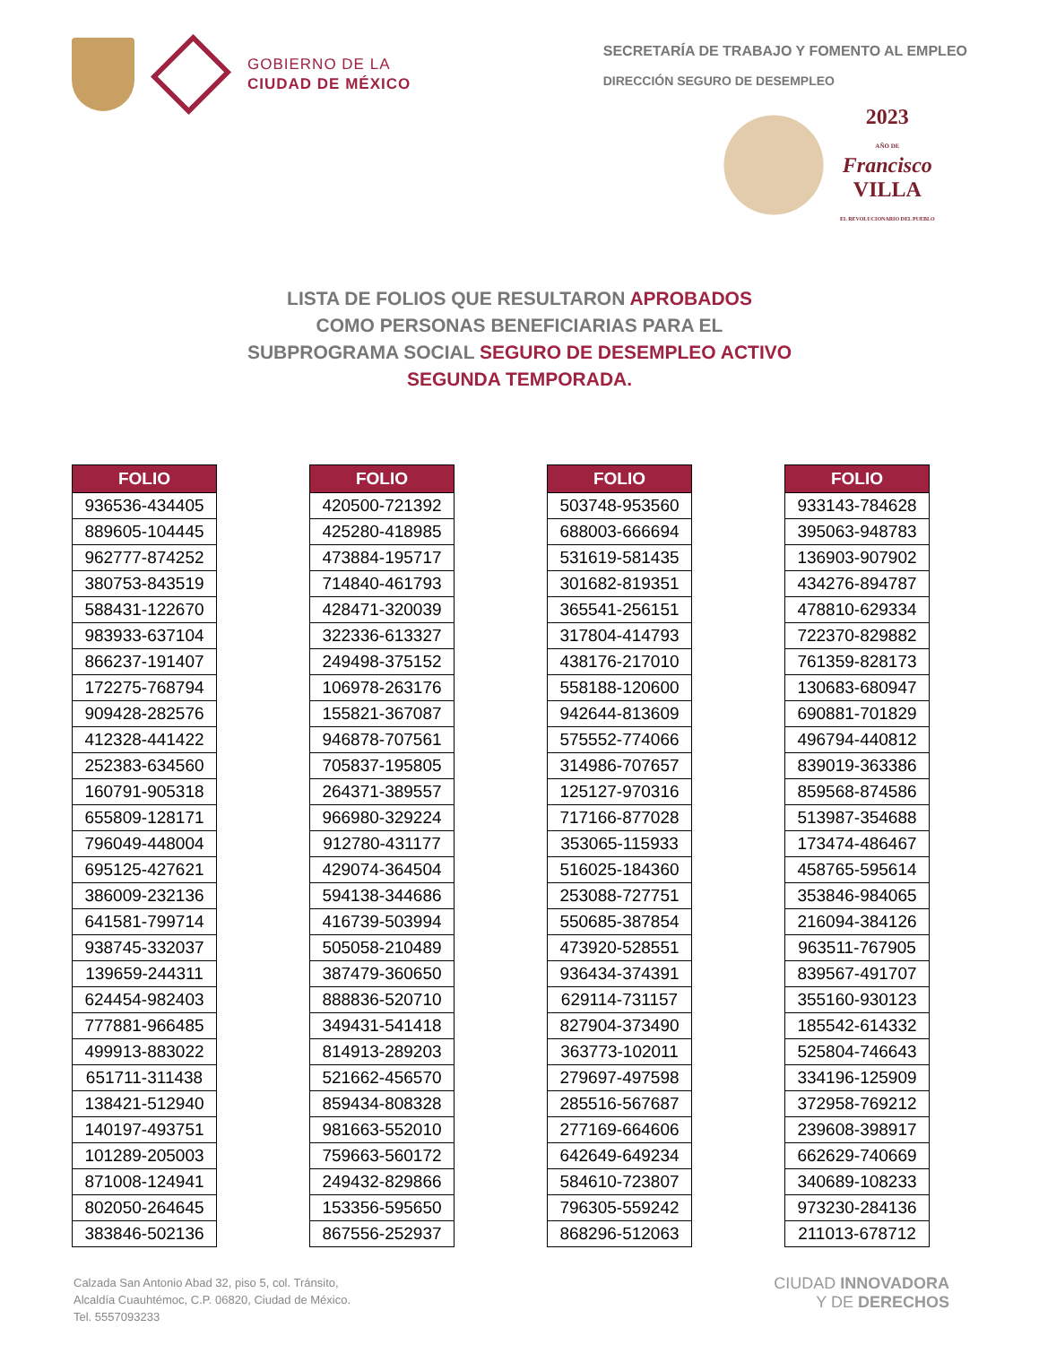GOBIERNO DE LA
CIUDAD DE MÉXICO
SECRETARÍA DE TRABAJO Y FOMENTO AL EMPLEO
DIRECCIÓN SEGURO DE DESEMPLEO
2023
AÑO DE
Francisco
VILLA
EL REVOLUCIONARIO DEL PUEBLO
LISTA DE FOLIOS QUE RESULTARON APROBADOS
COMO PERSONAS BENEFICIARIAS PARA EL
SUBPROGRAMA SOCIAL SEGURO DE DESEMPLEO ACTIVO
SEGUNDA TEMPORADA.
| FOLIO |
| --- |
| 936536-434405 |
| 889605-104445 |
| 962777-874252 |
| 380753-843519 |
| 588431-122670 |
| 983933-637104 |
| 866237-191407 |
| 172275-768794 |
| 909428-282576 |
| 412328-441422 |
| 252383-634560 |
| 160791-905318 |
| 655809-128171 |
| 796049-448004 |
| 695125-427621 |
| 386009-232136 |
| 641581-799714 |
| 938745-332037 |
| 139659-244311 |
| 624454-982403 |
| 777881-966485 |
| 499913-883022 |
| 651711-311438 |
| 138421-512940 |
| 140197-493751 |
| 101289-205003 |
| 871008-124941 |
| 802050-264645 |
| 383846-502136 |
| FOLIO |
| --- |
| 420500-721392 |
| 425280-418985 |
| 473884-195717 |
| 714840-461793 |
| 428471-320039 |
| 322336-613327 |
| 249498-375152 |
| 106978-263176 |
| 155821-367087 |
| 946878-707561 |
| 705837-195805 |
| 264371-389557 |
| 966980-329224 |
| 912780-431177 |
| 429074-364504 |
| 594138-344686 |
| 416739-503994 |
| 505058-210489 |
| 387479-360650 |
| 888836-520710 |
| 349431-541418 |
| 814913-289203 |
| 521662-456570 |
| 859434-808328 |
| 981663-552010 |
| 759663-560172 |
| 249432-829866 |
| 153356-595650 |
| 867556-252937 |
| FOLIO |
| --- |
| 503748-953560 |
| 688003-666694 |
| 531619-581435 |
| 301682-819351 |
| 365541-256151 |
| 317804-414793 |
| 438176-217010 |
| 558188-120600 |
| 942644-813609 |
| 575552-774066 |
| 314986-707657 |
| 125127-970316 |
| 717166-877028 |
| 353065-115933 |
| 516025-184360 |
| 253088-727751 |
| 550685-387854 |
| 473920-528551 |
| 936434-374391 |
| 629114-731157 |
| 827904-373490 |
| 363773-102011 |
| 279697-497598 |
| 285516-567687 |
| 277169-664606 |
| 642649-649234 |
| 584610-723807 |
| 796305-559242 |
| 868296-512063 |
| FOLIO |
| --- |
| 933143-784628 |
| 395063-948783 |
| 136903-907902 |
| 434276-894787 |
| 478810-629334 |
| 722370-829882 |
| 761359-828173 |
| 130683-680947 |
| 690881-701829 |
| 496794-440812 |
| 839019-363386 |
| 859568-874586 |
| 513987-354688 |
| 173474-486467 |
| 458765-595614 |
| 353846-984065 |
| 216094-384126 |
| 963511-767905 |
| 839567-491707 |
| 355160-930123 |
| 185542-614332 |
| 525804-746643 |
| 334196-125909 |
| 372958-769212 |
| 239608-398917 |
| 662629-740669 |
| 340689-108233 |
| 973230-284136 |
| 211013-678712 |
Calzada San Antonio Abad 32, piso 5, col. Tránsito,
Alcaldía Cuauhtémoc, C.P. 06820, Ciudad de México.
Tel. 5557093233
CIUDAD INNOVADORA
Y DE DERECHOS